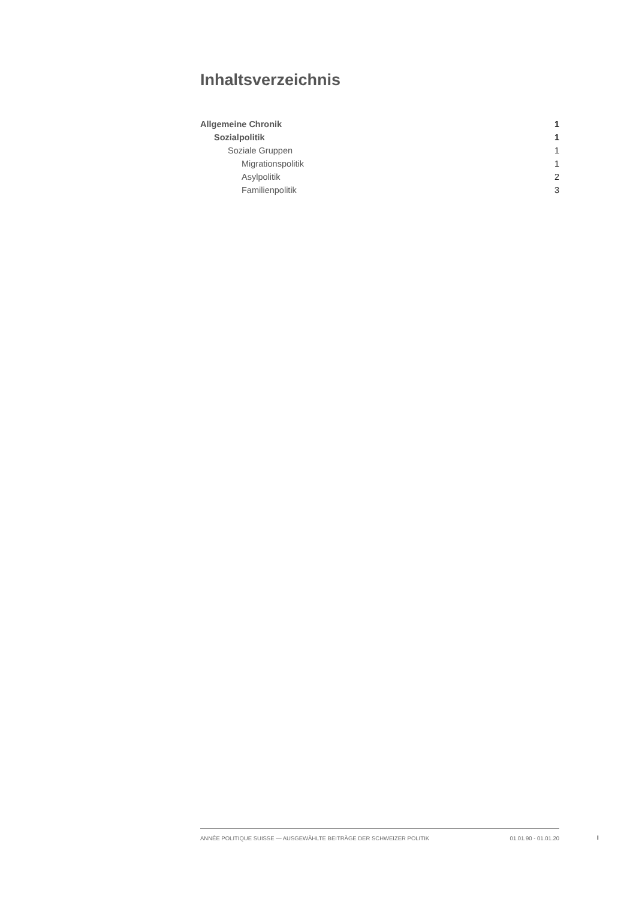Inhaltsverzeichnis
Allgemeine Chronik 1
Sozialpolitik 1
Soziale Gruppen 1
Migrationspolitik 1
Asylpolitik 2
Familienpolitik 3
ANNÉE POLITIQUE SUISSE — AUSGEWÄHLTE BEITRÄGE DER SCHWEIZER POLITIK 01.01.90 - 01.01.20
I